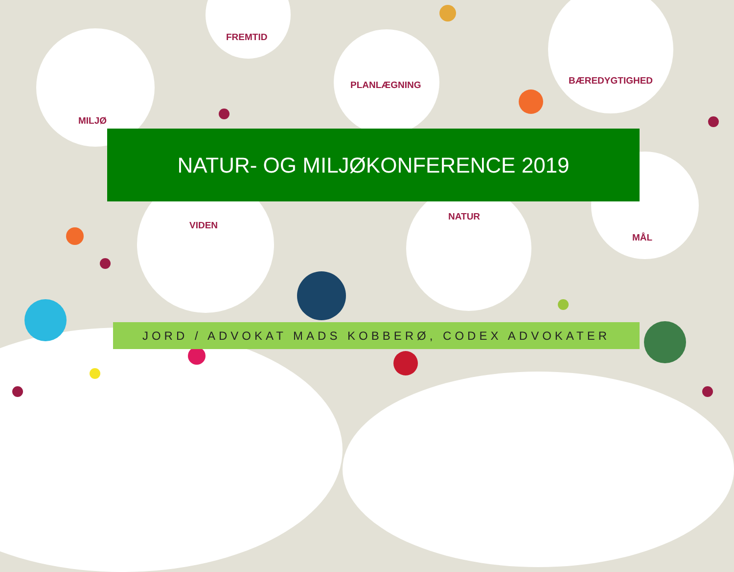MILJØ
FREMTID
PLANLÆGNING BÆREDYGTIGHED
VIDEN
NATUR
MÅL
NATUR- OG MILJØKONFERENCE 2019
JORD / ADVOKAT MADS KOBBERØ, CODEX ADVOKATER